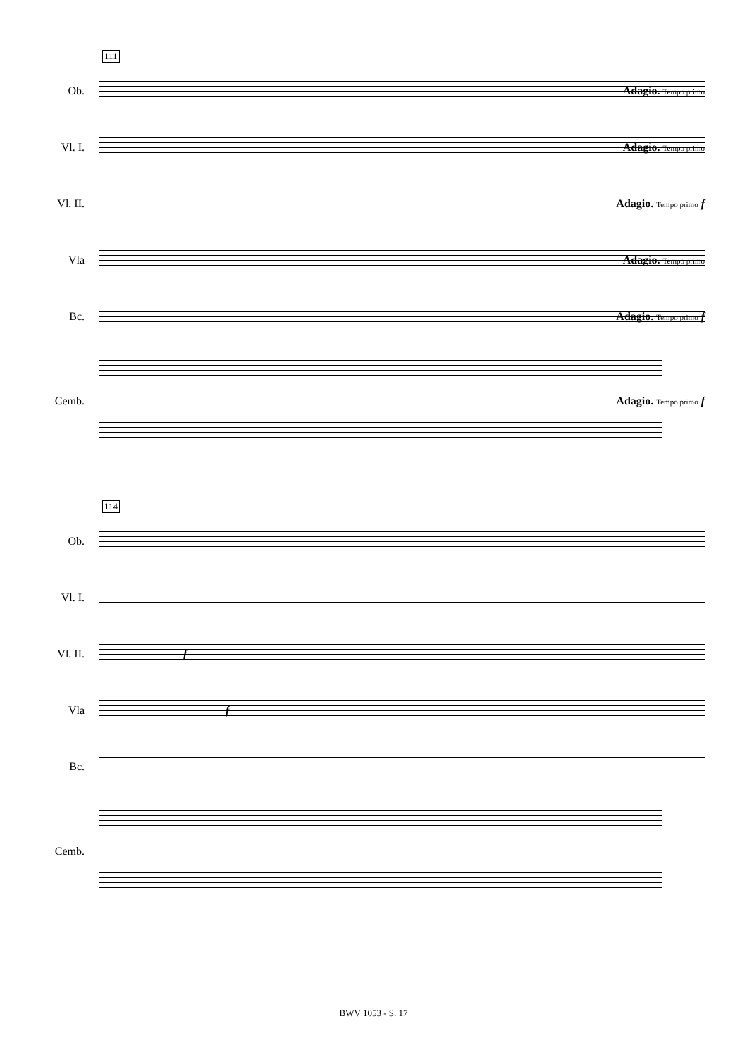111
Ob.
Adagio. Tempo primo
Vl. I.
Adagio. Tempo primo
Vl. II.
Adagio. Tempo primo f
Vla
Adagio. Tempo primo
Bc.
Adagio. Tempo primo f
Cemb.
Adagio. Tempo primo f
114
Ob.
Vl. I.
Vl. II.
f
Vla
f
Bc.
Cemb.
BWV 1053 - S. 17